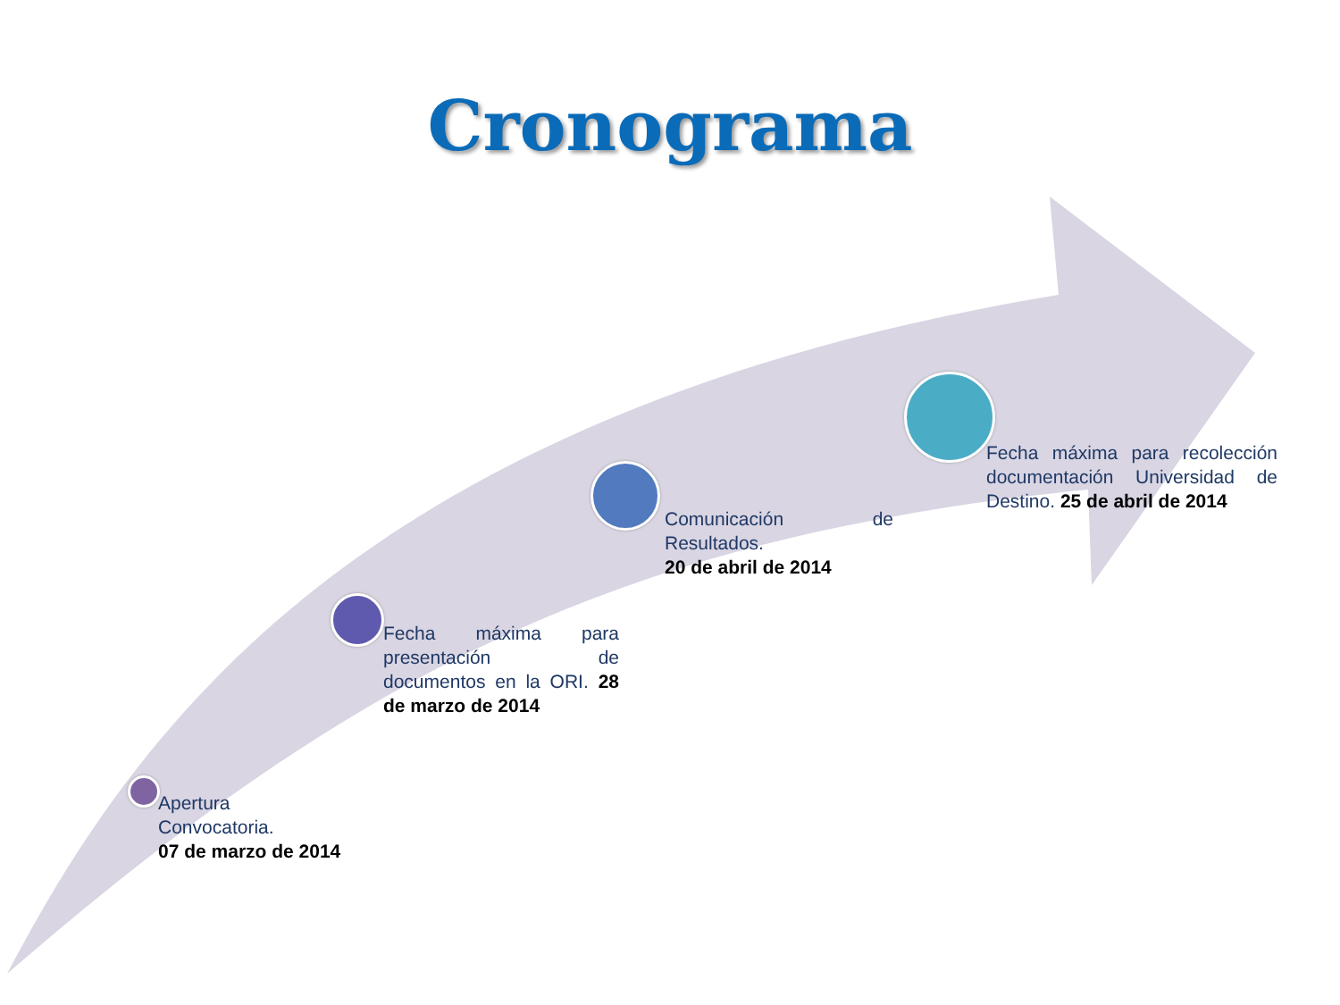Cronograma
Apertura
Convocatoria.
07 de marzo de 2014
Fecha máxima para presentación de documentos en la ORI. 28 de marzo de 2014
Comunicación de Resultados.
20 de abril de 2014
Fecha máxima para recolección documentación Universidad de Destino. 25 de abril de 2014